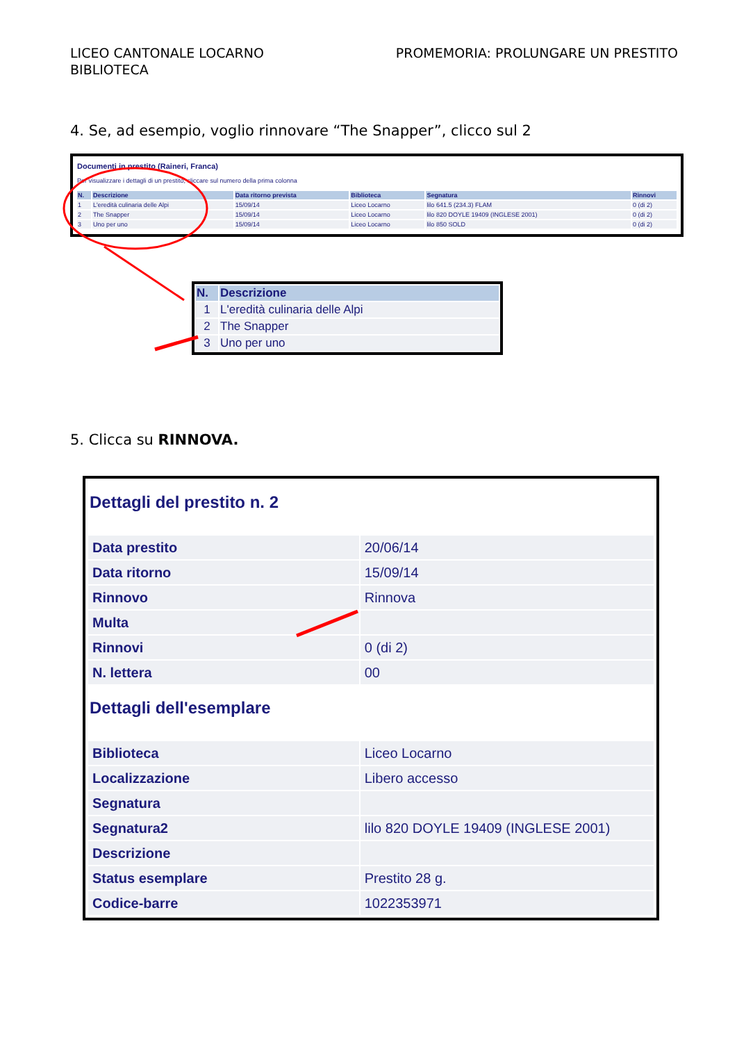LICEO CANTONALE LOCARNO
BIBLIOTECA
PROMEMORIA: PROLUNGARE UN PRESTITO
4. Se, ad esempio, voglio rinnovare “The Snapper”, clicco sul 2
Documenti in prestito (Raineri, Franca)
Per visualizzare i dettagli di un prestito, cliccare sul numero della prima colonna
| N. | Descrizione | Data ritorno prevista | Biblioteca | Segnatura | Rinnovi |
| --- | --- | --- | --- | --- | --- |
| 1 | L'eredità culinaria delle Alpi | 15/09/14 | Liceo Locarno | lilo 641.5 (234.3) FLAM | 0 (di 2) |
| 2 | The Snapper | 15/09/14 | Liceo Locarno | lilo 820 DOYLE 19409 (INGLESE 2001) | 0 (di 2) |
| 3 | Uno per uno | 15/09/14 | Liceo Locarno | lilo 850 SOLD | 0 (di 2) |
| N. | Descrizione |
| --- | --- |
| 1 | L'eredità culinaria delle Alpi |
| 2 | The Snapper |
| 3 | Uno per uno |
5. Clicca su RINNOVA.
Dettagli del prestito n. 2
| Data prestito | 20/06/14 |
| Data ritorno | 15/09/14 |
| Rinnovo | Rinnova |
| Multa | |
| Rinnovi | 0 (di 2) |
| N. lettera | 00 |
Dettagli dell'esemplare
| Biblioteca | Liceo Locarno |
| Localizzazione | Libero accesso |
| Segnatura | |
| Segnatura2 | lilo 820 DOYLE 19409 (INGLESE 2001) |
| Descrizione | |
| Status esemplare | Prestito 28 g. |
| Codice-barre | 1022353971 |